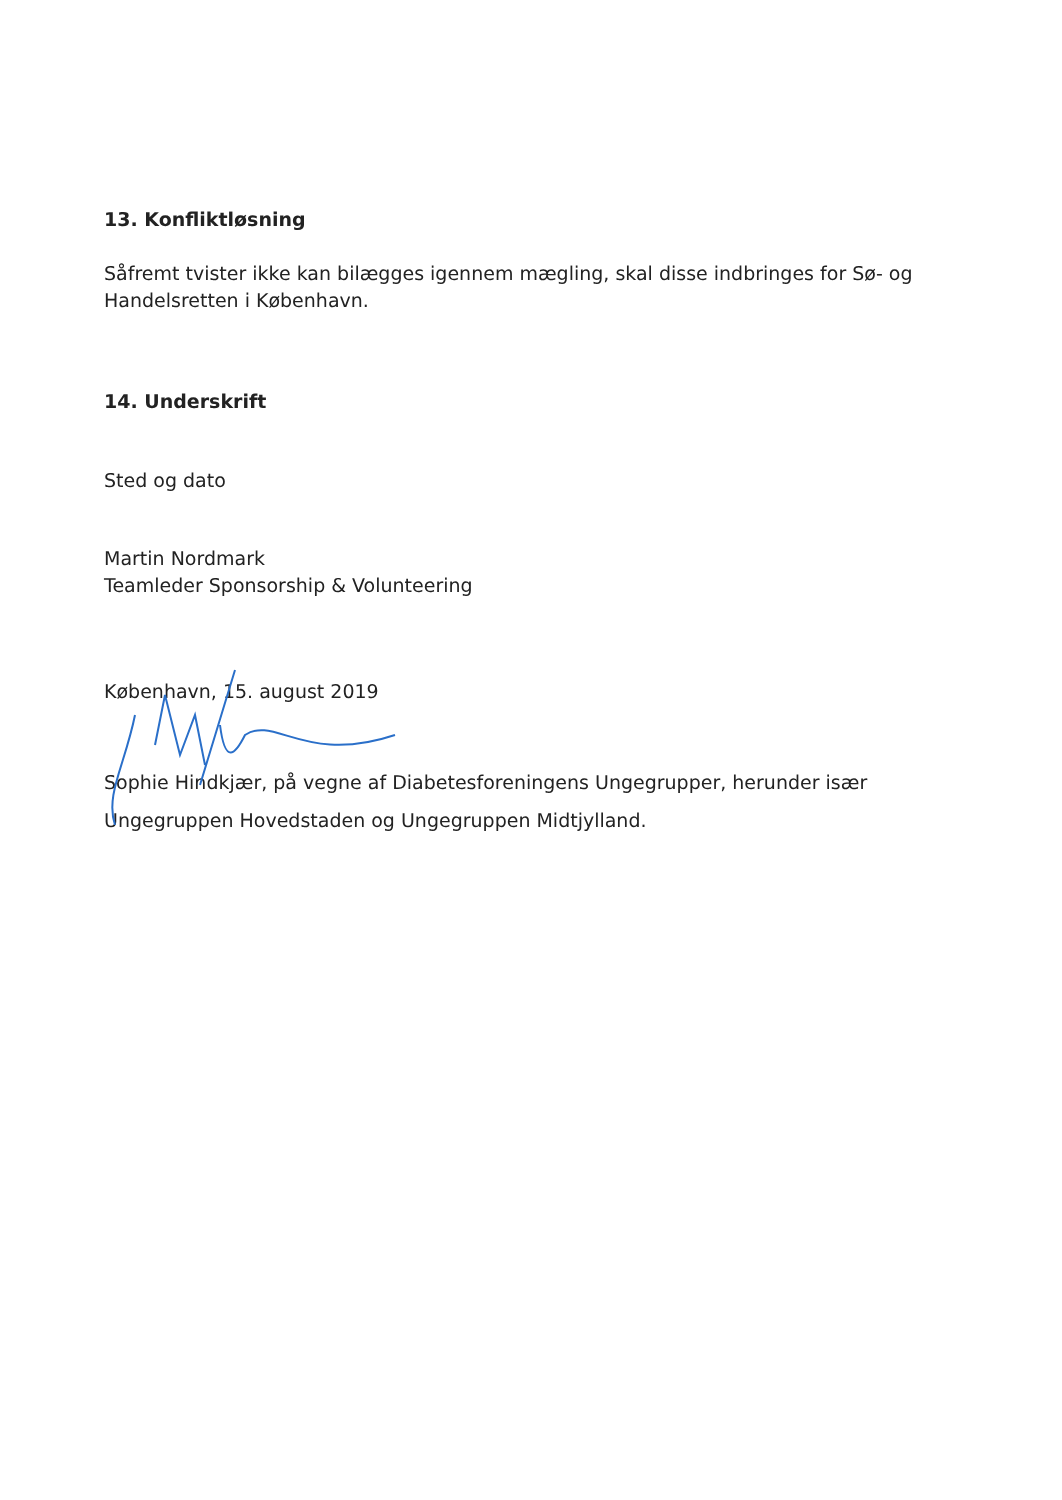13. Konfliktløsning
Såfremt tvister ikke kan bilægges igennem mægling, skal disse indbringes for Sø- og Handelsretten i København.
14. Underskrift
Sted og dato
Martin Nordmark
Teamleder Sponsorship & Volunteering
København, 15. august 2019
Sophie Hindkjær, på vegne af Diabetesforeningens Ungegrupper, herunder især Ungegruppen Hovedstaden og Ungegruppen Midtjylland.